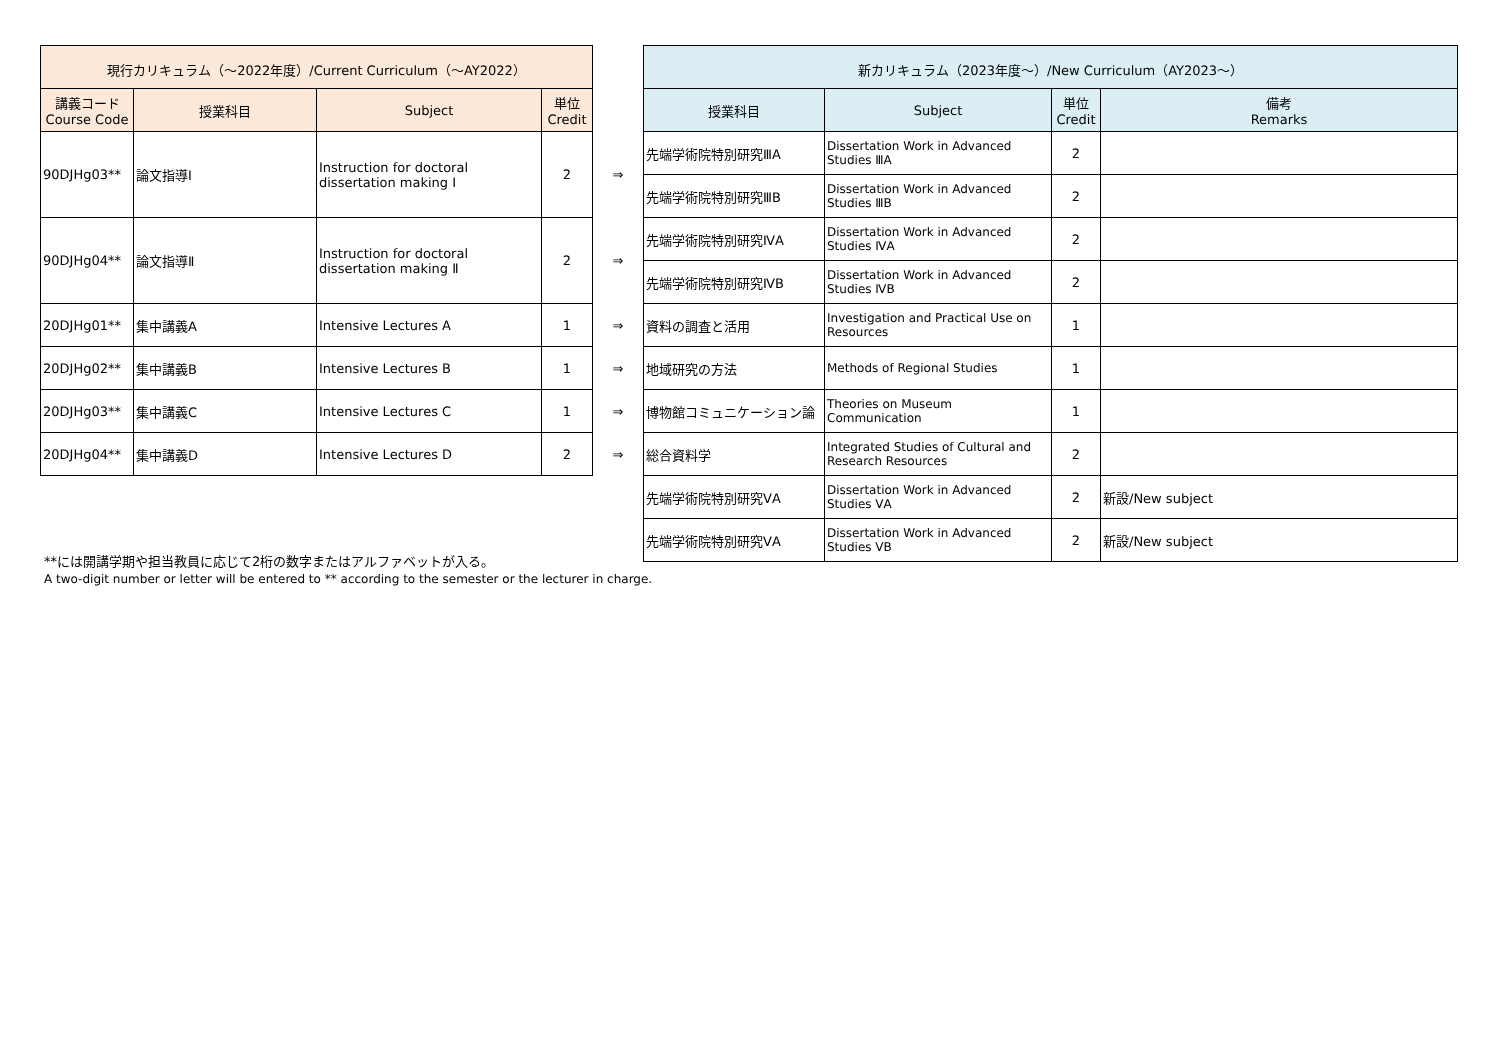| 現行カリキュラム（〜2022年度）/Current Curriculum（〜AY2022） | | | | | 新カリキュラム（2023年度〜）/New Curriculum（AY2023〜） | | | |
| --- | --- | --- | --- | --- | --- | --- | --- | --- |
| 講義コード Course Code | 授業科目 | Subject | 単位 Credit | | 授業科目 | Subject | 単位 Credit | 備考 Remarks |
| 90DJHg03** | 論文指導Ⅰ | Instruction for doctoral dissertation making Ⅰ | 2 | ⇒ | 先端学術院特別研究ⅢA | Dissertation Work in Advanced Studies ⅢA | 2 | |
| | | | | | 先端学術院特別研究ⅢB | Dissertation Work in Advanced Studies ⅢB | 2 | |
| 90DJHg04** | 論文指導Ⅱ | Instruction for doctoral dissertation making Ⅱ | 2 | ⇒ | 先端学術院特別研究ⅣA | Dissertation Work in Advanced Studies ⅣA | 2 | |
| | | | | | 先端学術院特別研究ⅣB | Dissertation Work in Advanced Studies ⅣB | 2 | |
| 20DJHg01** | 集中講義A | Intensive Lectures A | 1 | ⇒ | 資料の調査と活用 | Investigation and Practical Use on Resources | 1 | |
| 20DJHg02** | 集中講義B | Intensive Lectures B | 1 | ⇒ | 地域研究の方法 | Methods of Regional Studies | 1 | |
| 20DJHg03** | 集中講義C | Intensive Lectures C | 1 | ⇒ | 博物館コミュニケーション論 | Theories on Museum Communication | 1 | |
| 20DJHg04** | 集中講義D | Intensive Lectures D | 2 | ⇒ | 総合資料学 | Integrated Studies of Cultural and Research Resources | 2 | |
| | | | | | 先端学術院特別研究ⅤA | Dissertation Work in Advanced Studies ⅤA | 2 | 新設/New subject |
| | | | | | 先端学術院特別研究ⅤA | Dissertation Work in Advanced Studies ⅤB | 2 | 新設/New subject |
**には開講学期や担当教員に応じて2桁の数字またはアルファベットが入る。
A two-digit number or letter will be entered to ** according to the semester or the lecturer in charge.